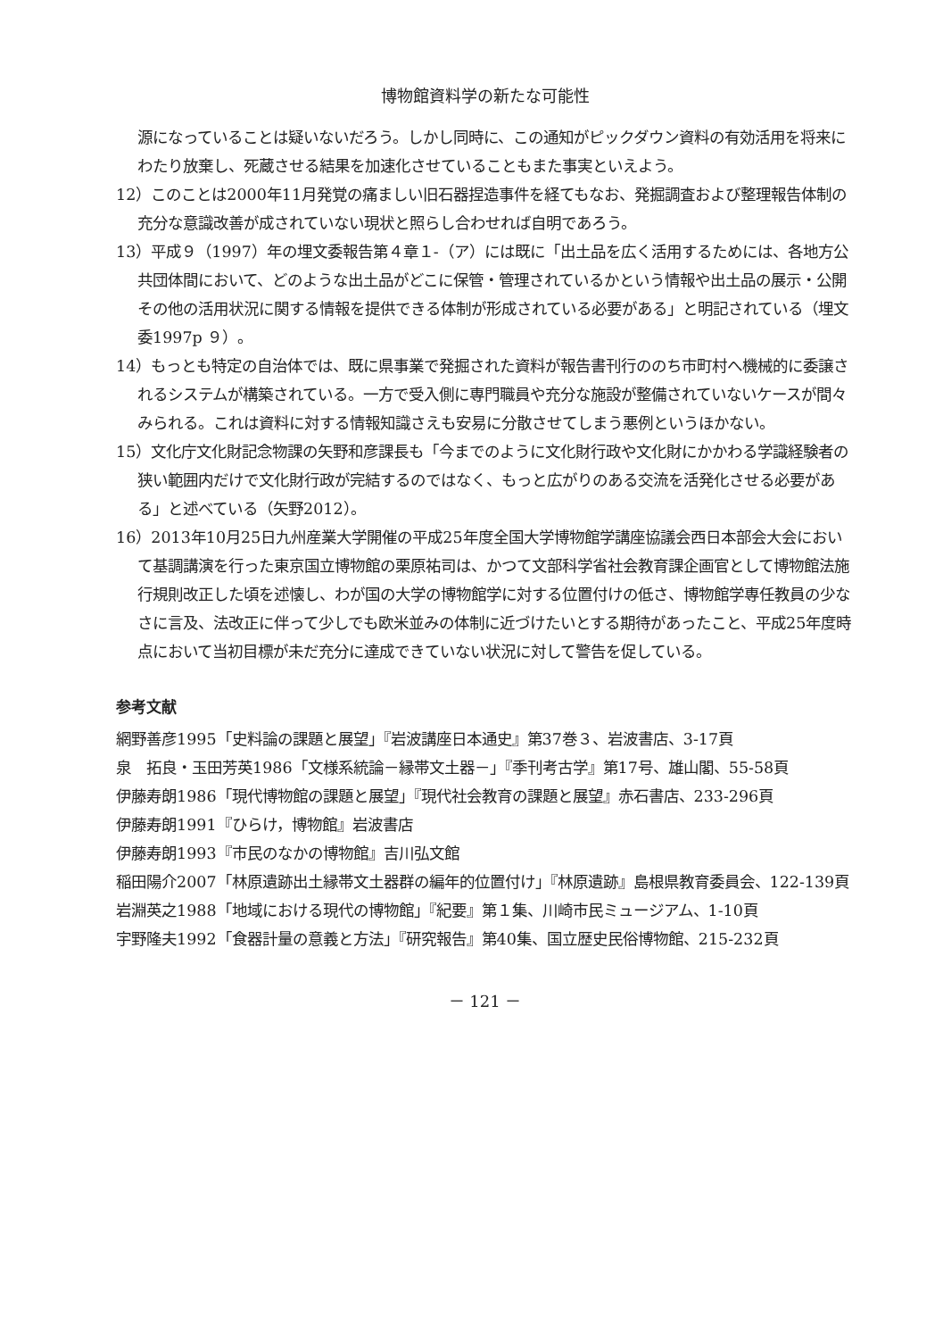博物館資料学の新たな可能性
源になっていることは疑いないだろう。しかし同時に、この通知がピックダウン資料の有効活用を将来にわたり放棄し、死蔵させる結果を加速化させていることもまた事実といえよう。
12）このことは2000年11月発覚の痛ましい旧石器捏造事件を経てもなお、発掘調査および整理報告体制の充分な意識改善が成されていない現状と照らし合わせれば自明であろう。
13）平成９（1997）年の埋文委報告第４章１-（ア）には既に「出土品を広く活用するためには、各地方公共団体間において、どのような出土品がどこに保管・管理されているかという情報や出土品の展示・公開その他の活用状況に関する情報を提供できる体制が形成されている必要がある」と明記されている（埋文委1997p ９）。
14）もっとも特定の自治体では、既に県事業で発掘された資料が報告書刊行ののち市町村へ機械的に委譲されるシステムが構築されている。一方で受入側に専門職員や充分な施設が整備されていないケースが間々みられる。これは資料に対する情報知識さえも安易に分散させてしまう悪例というほかない。
15）文化庁文化財記念物課の矢野和彦課長も「今までのように文化財行政や文化財にかかわる学識経験者の狭い範囲内だけで文化財行政が完結するのではなく、もっと広がりのある交流を活発化させる必要がある」と述べている（矢野2012）。
16）2013年10月25日九州産業大学開催の平成25年度全国大学博物館学講座協議会西日本部会大会において基調講演を行った東京国立博物館の栗原祐司は、かつて文部科学省社会教育課企画官として博物館法施行規則改正した頃を述懐し、わが国の大学の博物館学に対する位置付けの低さ、博物館学専任教員の少なさに言及、法改正に伴って少しでも欧米並みの体制に近づけたいとする期待があったこと、平成25年度時点において当初目標が未だ充分に達成できていない状況に対して警告を促している。
参考文献
網野善彦1995「史料論の課題と展望」『岩波講座日本通史』第37巻３、岩波書店、3-17頁
泉　拓良・玉田芳英1986「文様系統論－縁帯文土器－」『季刊考古学』第17号、雄山閣、55-58頁
伊藤寿朗1986「現代博物館の課題と展望」『現代社会教育の課題と展望』赤石書店、233-296頁
伊藤寿朗1991『ひらけ，博物館』岩波書店
伊藤寿朗1993『市民のなかの博物館』吉川弘文館
稲田陽介2007「林原遺跡出土縁帯文土器群の編年的位置付け」『林原遺跡』島根県教育委員会、122-139頁
岩淵英之1988「地域における現代の博物館」『紀要』第１集、川崎市民ミュージアム、1-10頁
宇野隆夫1992「食器計量の意義と方法」『研究報告』第40集、国立歴史民俗博物館、215-232頁
－ 121 －